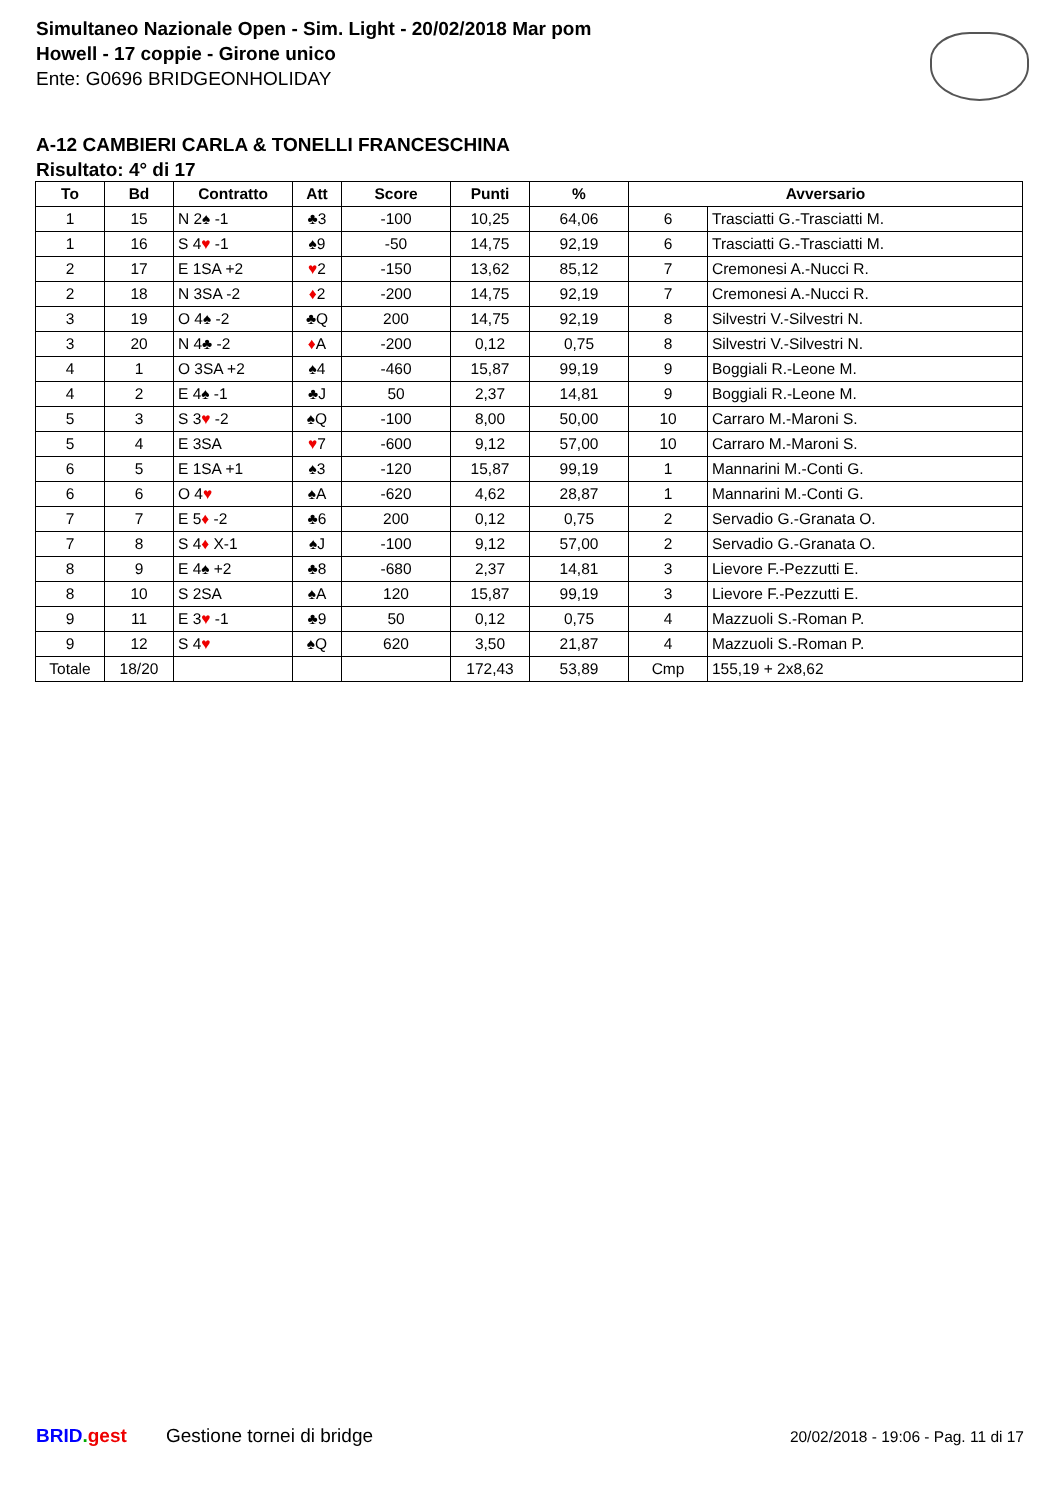Simultaneo Nazionale Open - Sim. Light - 20/02/2018 Mar pom
Howell - 17 coppie - Girone unico
Ente: G0696 BRIDGEONHOLIDAY
A-12 CAMBIERI CARLA & TONELLI FRANCESCHINA
Risultato: 4° di 17
| To | Bd | Contratto | Att | Score | Punti | % | Avversario | |
| --- | --- | --- | --- | --- | --- | --- | --- | --- |
| 1 | 15 | N 2♠ -1 | ♣3 | -100 | 10,25 | 64,06 | 6 | Trasciatti G.-Trasciatti M. |
| 1 | 16 | S 4 ♥ -1 | ♠9 | -50 | 14,75 | 92,19 | 6 | Trasciatti G.-Trasciatti M. |
| 2 | 17 | E 1SA +2 | ♥ 2 | -150 | 13,62 | 85,12 | 7 | Cremonesi A.-Nucci R. |
| 2 | 18 | N 3SA -2 | ♦ 2 | -200 | 14,75 | 92,19 | 7 | Cremonesi A.-Nucci R. |
| 3 | 19 | O 4♠ -2 | ♣Q | 200 | 14,75 | 92,19 | 8 | Silvestri V.-Silvestri N. |
| 3 | 20 | N 4♣ -2 | ♦ A | -200 | 0,12 | 0,75 | 8 | Silvestri V.-Silvestri N. |
| 4 | 1 | O 3SA +2 | ♠4 | -460 | 15,87 | 99,19 | 9 | Boggiali R.-Leone M. |
| 4 | 2 | E 4♠ -1 | ♣J | 50 | 2,37 | 14,81 | 9 | Boggiali R.-Leone M. |
| 5 | 3 | S 3 ♥ -2 | ♠Q | -100 | 8,00 | 50,00 | 10 | Carraro M.-Maroni S. |
| 5 | 4 | E 3SA | ♥ 7 | -600 | 9,12 | 57,00 | 10 | Carraro M.-Maroni S. |
| 6 | 5 | E 1SA +1 | ♠3 | -120 | 15,87 | 99,19 | 1 | Mannarini M.-Conti G. |
| 6 | 6 | O 4 ♥ | ♠A | -620 | 4,62 | 28,87 | 1 | Mannarini M.-Conti G. |
| 7 | 7 | E 5 ♦ -2 | ♣6 | 200 | 0,12 | 0,75 | 2 | Servadio G.-Granata O. |
| 7 | 8 | S 4 ♦ X-1 | ♠J | -100 | 9,12 | 57,00 | 2 | Servadio G.-Granata O. |
| 8 | 9 | E 4♠ +2 | ♣8 | -680 | 2,37 | 14,81 | 3 | Lievore F.-Pezzutti E. |
| 8 | 10 | S 2SA | ♠A | 120 | 15,87 | 99,19 | 3 | Lievore F.-Pezzutti E. |
| 9 | 11 | E 3 ♥ -1 | ♣9 | 50 | 0,12 | 0,75 | 4 | Mazzuoli S.-Roman P. |
| 9 | 12 | S 4 ♥ | ♠Q | 620 | 3,50 | 21,87 | 4 | Mazzuoli S.-Roman P. |
| Totale | 18/20 | | | | 172,43 | 53,89 | Cmp | 155,19 + 2x8,62 |
BRID. gest Gestione tornei di bridge 20/02/2018 - 19:06 - Pag. 11 di 17